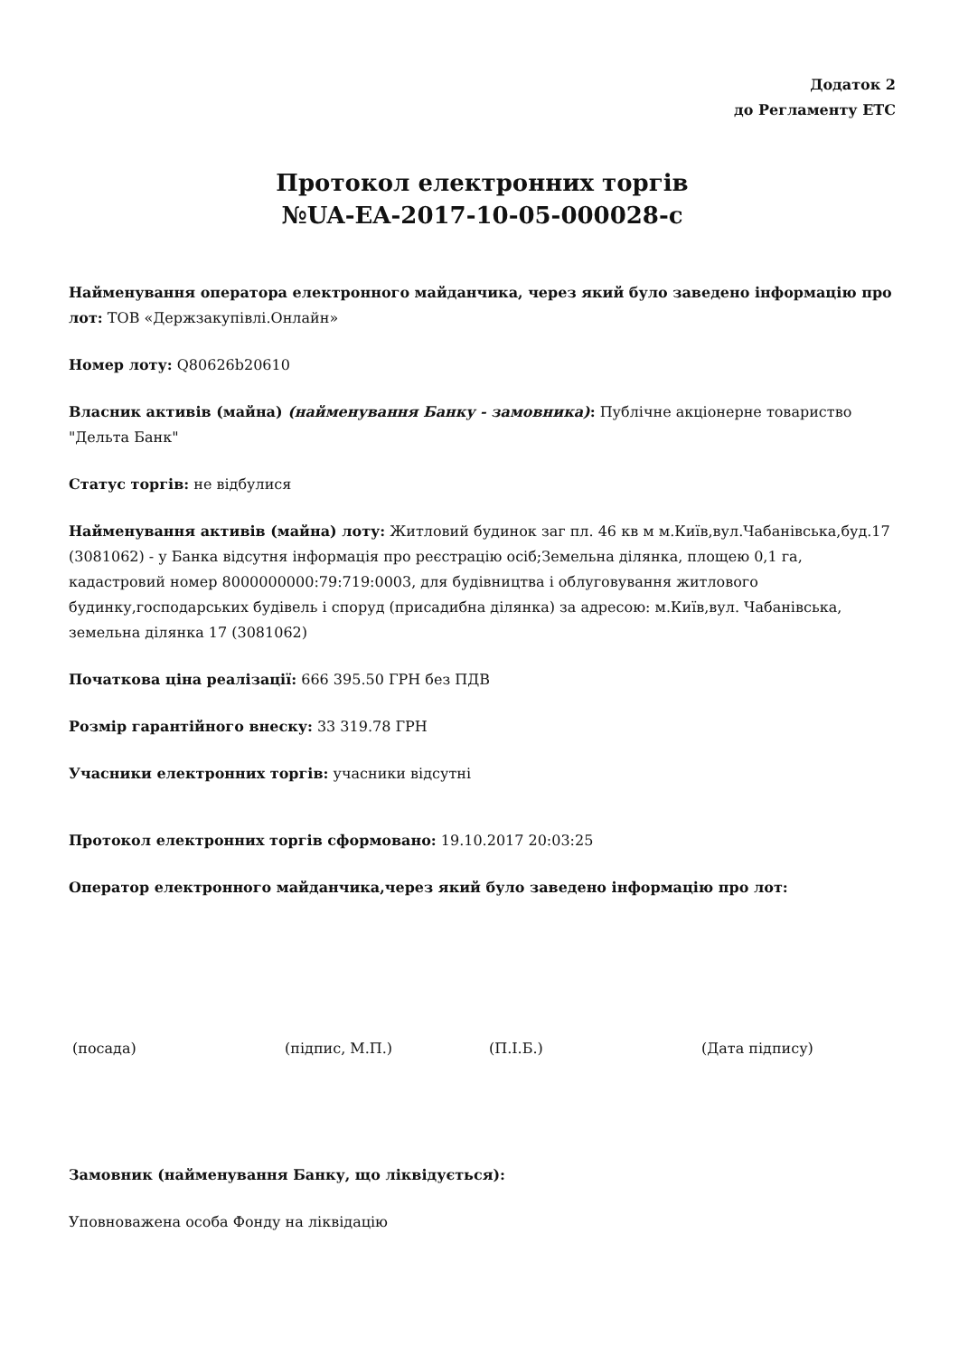Додаток 2
до Регламенту ЕТС
Протокол електронних торгів
№UA-EA-2017-10-05-000028-c
Найменування оператора електронного майданчика, через який було заведено інформацію про лот: ТОВ «Держзакупівлі.Онлайн»
Номер лоту: Q80626b20610
Власник активів (майна) (найменування Банку - замовника): Публічне акціонерне товариство "Дельта Банк"
Статус торгів: не відбулися
Найменування активів (майна) лоту: Житловий будинок заг пл. 46 кв м м.Київ,вул.Чабанівська,буд.17 (3081062) - у Банка відсутня інформація про реєстрацію осіб;Земельна ділянка, площею 0,1 га, кадастровий номер 8000000000:79:719:0003, для будівництва і облуговування житлового будинку,господарських будівель і споруд (присадибна ділянка) за адресою: м.Київ,вул. Чабанівська, земельна ділянка 17 (3081062)
Початкова ціна реалізації: 666 395.50 ГРН без ПДВ
Розмір гарантійного внеску: 33 319.78 ГРН
Учасники електронних торгів: учасники відсутні
Протокол електронних торгів сформовано: 19.10.2017 20:03:25
Оператор електронного майданчика,через який було заведено інформацію про лот:
(посада) (підпис, М.П.) (П.І.Б.) (Дата підпису)
Замовник (найменування Банку, що ліквідується):
Уповноважена особа Фонду на ліквідацію